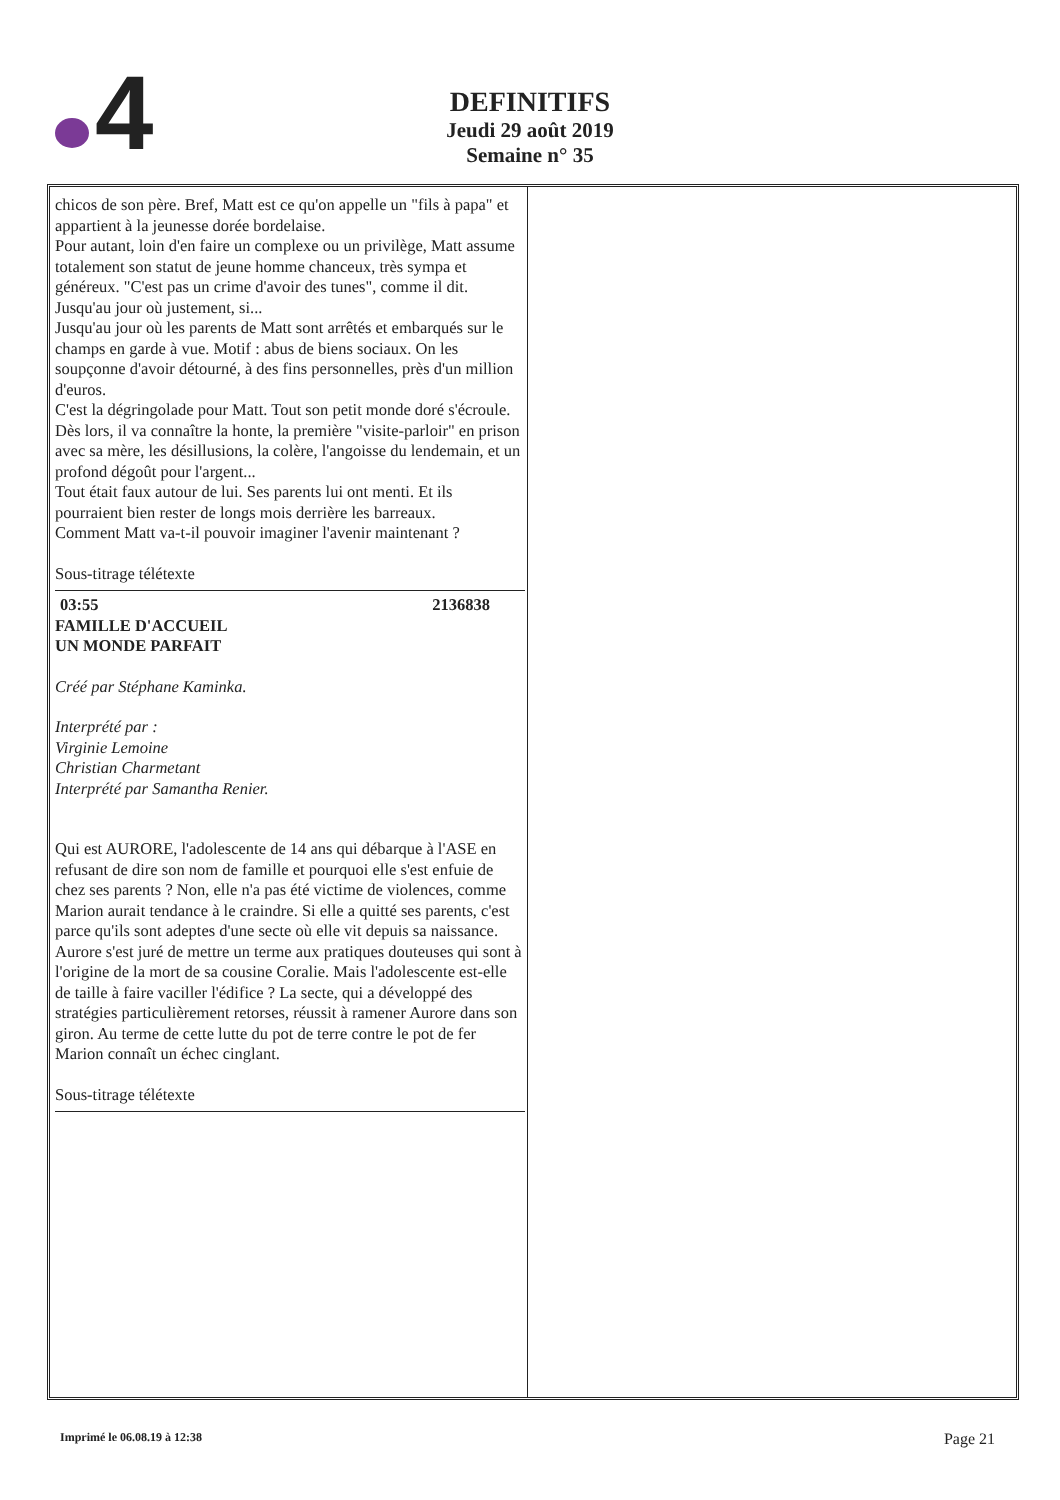4
DEFINITIFS
Jeudi 29 août 2019
Semaine n° 35
chicos de son père. Bref, Matt est ce qu'on appelle un "fils à papa" et appartient à la jeunesse dorée bordelaise.
Pour autant, loin d'en faire un complexe ou un privilège, Matt assume totalement son statut de jeune homme chanceux, très sympa et généreux. "C'est pas un crime d'avoir des tunes", comme il dit. Jusqu'au jour où justement, si...
Jusqu'au jour où les parents de Matt sont arrêtés et embarqués sur le champs en garde à vue. Motif : abus de biens sociaux. On les soupçonne d'avoir détourné, à des fins personnelles, près d'un million d'euros.
C'est la dégringolade pour Matt. Tout son petit monde doré s'écroule.
Dès lors, il va connaître la honte, la première "visite-parloir" en prison avec sa mère, les désillusions, la colère, l'angoisse du lendemain, et un profond dégoût pour l'argent...
Tout était faux autour de lui. Ses parents lui ont menti. Et ils pourraient bien rester de longs mois derrière les barreaux.
Comment Matt va-t-il pouvoir imaginer l'avenir maintenant ?
Sous-titrage télétexte
03:55 2136838
FAMILLE D'ACCUEIL
UN MONDE PARFAIT
Créé par Stéphane Kaminka.
Interprété par :
Virginie Lemoine
Christian Charmetant
Interprété par Samantha Renier.
Qui est AURORE, l'adolescente de 14 ans qui débarque à l'ASE en refusant de dire son nom de famille et pourquoi elle s'est enfuie de chez ses parents ? Non, elle n'a pas été victime de violences, comme Marion aurait tendance à le craindre. Si elle a quitté ses parents, c'est parce qu'ils sont adeptes d'une secte où elle vit depuis sa naissance. Aurore s'est juré de mettre un terme aux pratiques douteuses qui sont à l'origine de la mort de sa cousine Coralie. Mais l'adolescente est-elle de taille à faire vaciller l'édifice ? La secte, qui a développé des stratégies particulièrement retorses, réussit à ramener Aurore dans son giron. Au terme de cette lutte du pot de terre contre le pot de fer Marion connaît un échec cinglant.
Sous-titrage télétexte
Imprimé le 06.08.19 à 12:38 Page 21